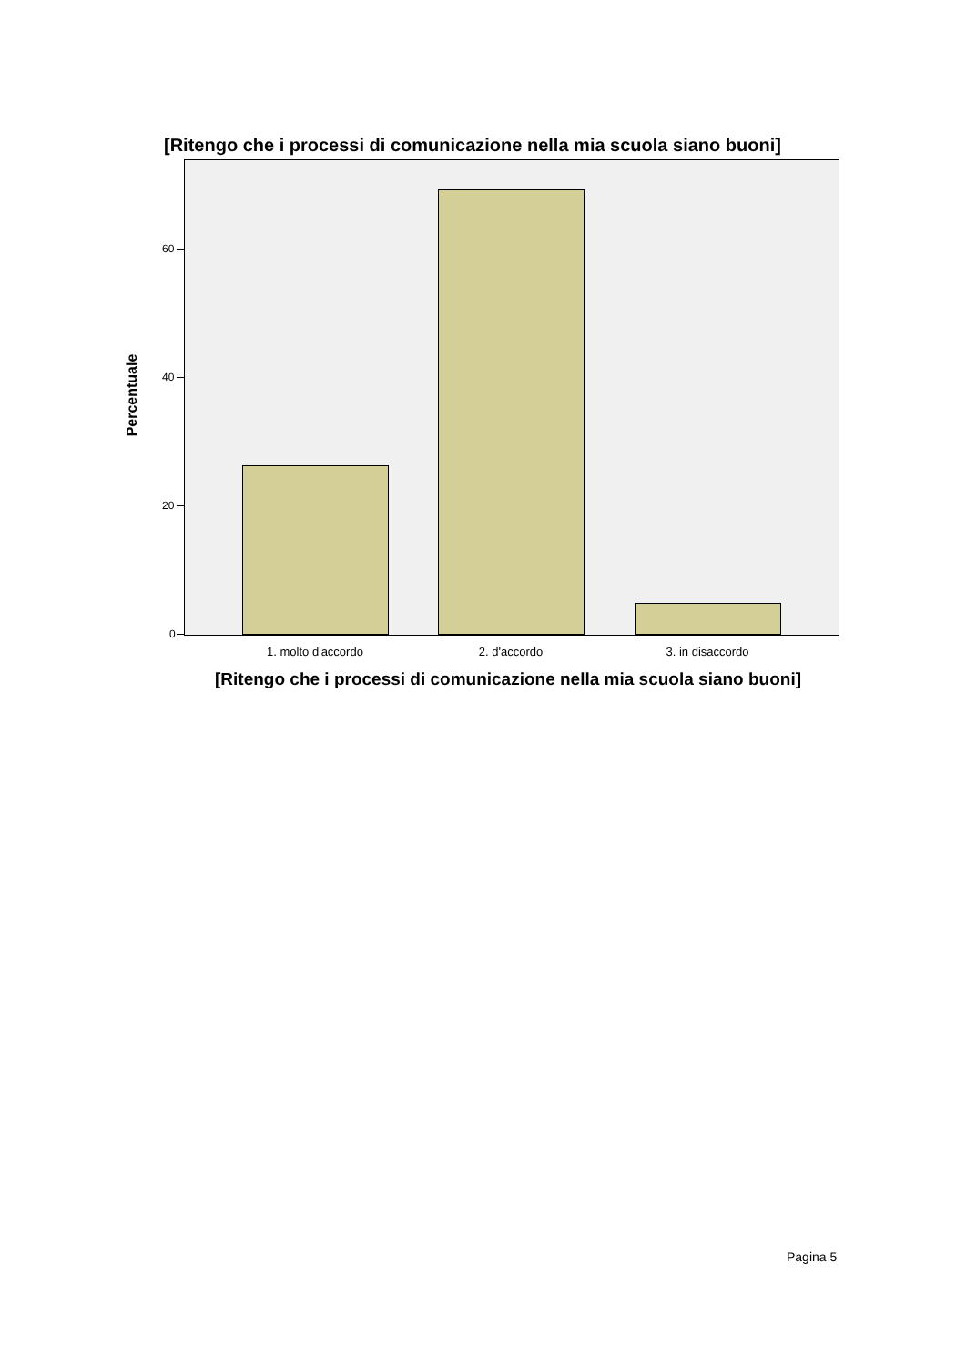[Ritengo che i processi di comunicazione nella mia scuola siano buoni]
60
40
20
0
Percentuale
1. molto d'accordo 2. d'accordo 3. in disaccordo
[Ritengo che i processi di comunicazione nella mia scuola siano buoni]
Pagina 5